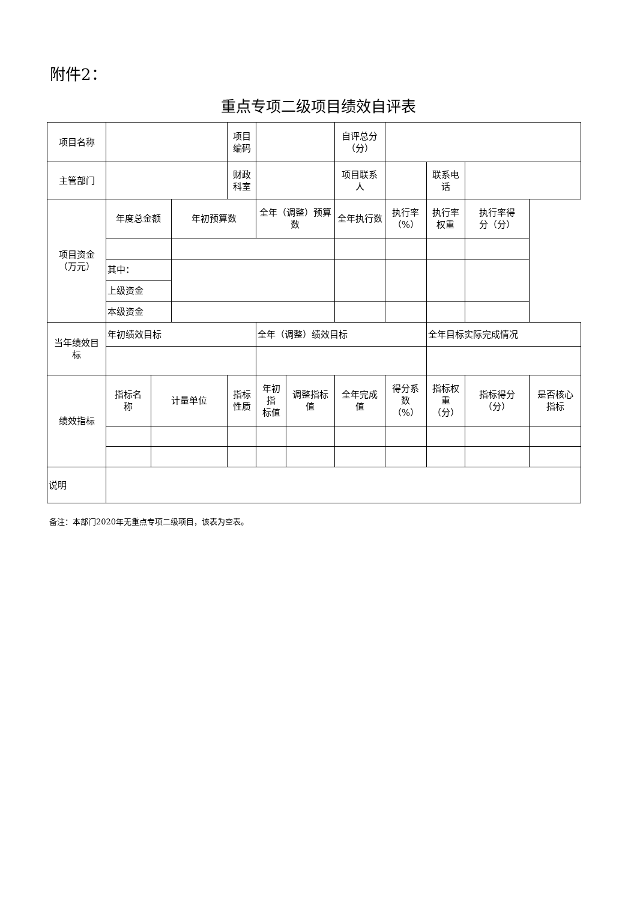附件2：
重点专项二级项目绩效自评表
| 项目名称 | | | | 项目 编码 | | | 自评总分 （分） | | | | |
| 主管部门 | | | | 财政 科室 | | | 项目联系 人 | | 联系电话 | | |
| 项目资金 （万元） | 年度总金额 | | 年初预算数 | | 全年（调整）预算数 | | 全年执行数 | 执行率 （%） | 执行率 权重 | 执行率得 分（分） | |
| | 其中： | | | | | | | | | | |
| | 上级资金 | | | | | | | | | | |
| | 本级资金 | | | | | | | | | | |
| 当年绩效目 标 | 年初绩效目标 | | | | 全年（调整）绩效目标 | | | | 全年目标实际完成情况 | | |
| 绩效指标 | 指标名 称 | 计量单位 | | 指标性质 | 年初指 标值 | 调整指标 值 | 全年完成 值 | 得分系 数 （%） | 指标权 重 （分） | 指标得分 （分） | 是否核心 指标 |
| 说明 | | | | | | | | | | | |
备注：本部门2020年无重点专项二级项目，该表为空表。